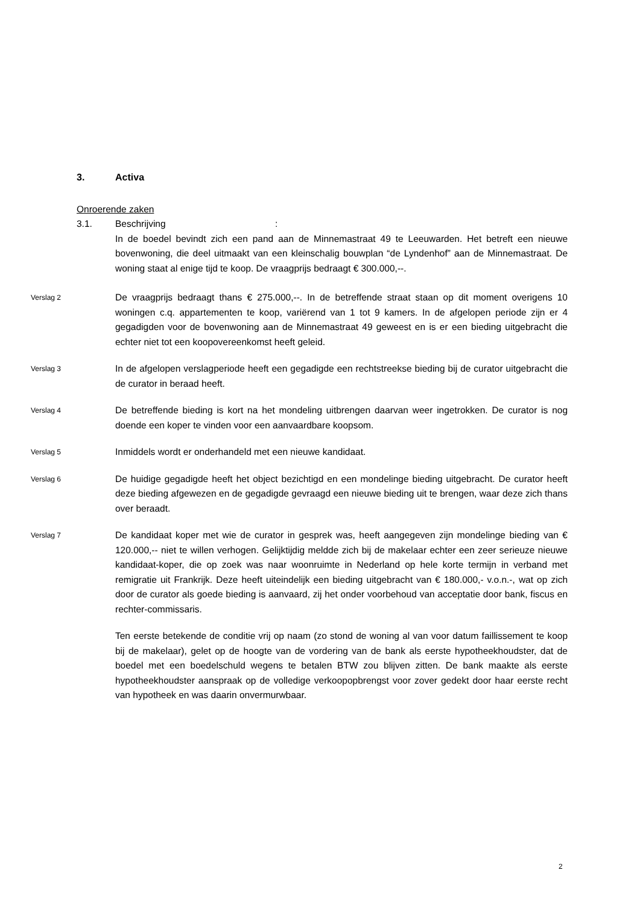3. Activa
Onroerende zaken
3.1. Beschrijving:
In de boedel bevindt zich een pand aan de Minnemastraat 49 te Leeuwarden. Het betreft een nieuwe bovenwoning, die deel uitmaakt van een kleinschalig bouwplan “de Lyndenhof” aan de Minnemastraat. De woning staat al enige tijd te koop. De vraagprijs bedraagt € 300.000,--.
Verslag 2
De vraagprijs bedraagt thans € 275.000,--. In de betreffende straat staan op dit moment overigens 10 woningen c.q. appartementen te koop, variërend van 1 tot 9 kamers. In de afgelopen periode zijn er 4 gegadigden voor de bovenwoning aan de Minnemastraat 49 geweest en is er een bieding uitgebracht die echter niet tot een koopovereenkomst heeft geleid.
Verslag 3
In de afgelopen verslagperiode heeft een gegadigde een rechtstreekse bieding bij de curator uitgebracht die de curator in beraad heeft.
Verslag 4
De betreffende bieding is kort na het mondeling uitbrengen daarvan weer ingetrokken. De curator is nog doende een koper te vinden voor een aanvaardbare koopsom.
Verslag 5
Inmiddels wordt er onderhandeld met een nieuwe kandidaat.
Verslag 6
De huidige gegadigde heeft het object bezichtigd en een mondelinge bieding uitgebracht. De curator heeft deze bieding afgewezen en de gegadigde gevraagd een nieuwe bieding uit te brengen, waar deze zich thans over beraadt.
Verslag 7
De kandidaat koper met wie de curator in gesprek was, heeft aangegeven zijn mondelinge bieding van € 120.000,-- niet te willen verhogen. Gelijktijdig meldde zich bij de makelaar echter een zeer serieuze nieuwe kandidaat-koper, die op zoek was naar woonruimte in Nederland op hele korte termijn in verband met remigratie uit Frankrijk. Deze heeft uiteindelijk een bieding uitgebracht van € 180.000,- v.o.n.-, wat op zich door de curator als goede bieding is aanvaard, zij het onder voorbehoud van acceptatie door bank, fiscus en rechter-commissaris.
Ten eerste betekende de conditie vrij op naam (zo stond de woning al van voor datum faillissement te koop bij de makelaar), gelet op de hoogte van de vordering van de bank als eerste hypotheekhoudster, dat de boedel met een boedelschuld wegens te betalen BTW zou blijven zitten. De bank maakte als eerste hypotheekhoudster aanspraak op de volledige verkoopopbrengst voor zover gedekt door haar eerste recht van hypotheek en was daarin onvermurwbaar.
2